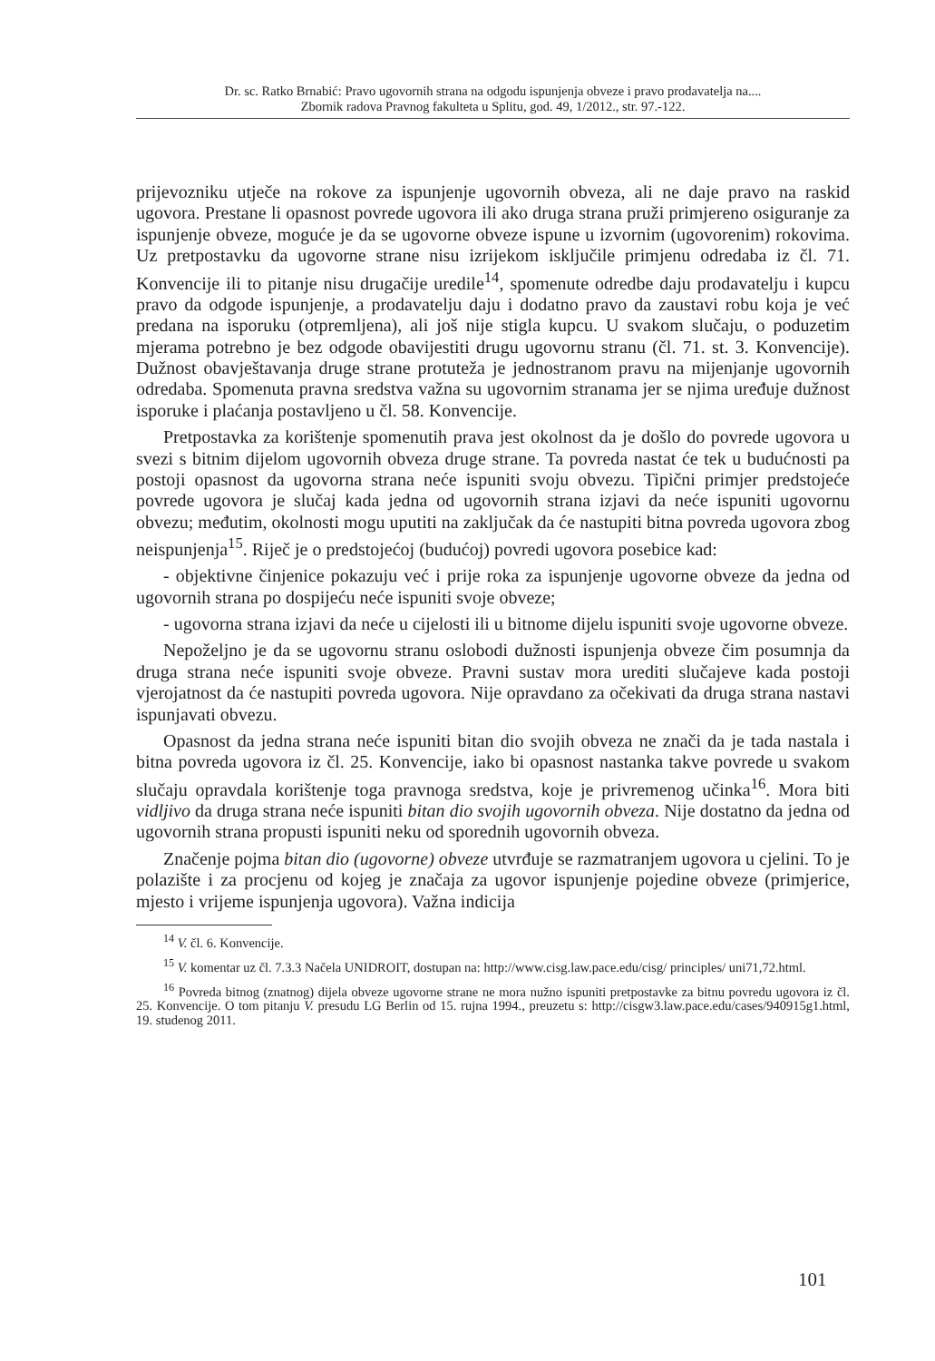Dr. sc. Ratko Brnabić: Pravo ugovornih strana na odgodu ispunjenja obveze i pravo prodavatelja na....
Zbornik radova Pravnog fakulteta u Splitu, god. 49, 1/2012., str. 97.-122.
prijevozniku utječe na rokove za ispunjenje ugovornih obveza, ali ne daje pravo na raskid ugovora. Prestane li opasnost povrede ugovora ili ako druga strana pruži primjereno osiguranje za ispunjenje obveze, moguće je da se ugovorne obveze ispune u izvornim (ugovorenim) rokovima. Uz pretpostavku da ugovorne strane nisu izrijekom isključile primjenu odredaba iz čl. 71. Konvencije ili to pitanje nisu drugačije uredile<sup>14</sup>, spomenute odredbe daju prodavatelju i kupcu pravo da odgode ispunjenje, a prodavatelju daju i dodatno pravo da zaustavi robu koja je već predana na isporuku (otpremljena), ali još nije stigla kupcu. U svakom slučaju, o poduzetim mjerama potrebno je bez odgode obavijestiti drugu ugovornu stranu (čl. 71. st. 3. Konvencije). Dužnost obavještavanja druge strane protuteža je jednostranom pravu na mijenjanje ugovornih odredaba. Spomenuta pravna sredstva važna su ugovornim stranama jer se njima uređuje dužnost isporuke i plaćanja postavljeno u čl. 58. Konvencije.
Pretpostavka za korištenje spomenutih prava jest okolnost da je došlo do povrede ugovora u svezi s bitnim dijelom ugovornih obveza druge strane. Ta povreda nastat će tek u budućnosti pa postoji opasnost da ugovorna strana neće ispuniti svoju obvezu. Tipični primjer predstojeće povrede ugovora je slučaj kada jedna od ugovornih strana izjavi da neće ispuniti ugovornu obvezu; međutim, okolnosti mogu uputiti na zaključak da će nastupiti bitna povreda ugovora zbog neispunjenja<sup>15</sup>. Riječ je o predstojećoj (budućoj) povredi ugovora posebice kad:
- objektivne činjenice pokazuju već i prije roka za ispunjenje ugovorne obveze da jedna od ugovornih strana po dospijeću neće ispuniti svoje obveze;
- ugovorna strana izjavi da neće u cijelosti ili u bitnome dijelu ispuniti svoje ugovorne obveze.
Nepoželjno je da se ugovornu stranu oslobodi dužnosti ispunjenja obveze čim posumnja da druga strana neće ispuniti svoje obveze. Pravni sustav mora urediti slučajeve kada postoji vjerojatnost da će nastupiti povreda ugovora. Nije opravdano za očekivati da druga strana nastavi ispunjavati obvezu.
Opasnost da jedna strana neće ispuniti bitan dio svojih obveza ne znači da je tada nastala i bitna povreda ugovora iz čl. 25. Konvencije, iako bi opasnost nastanka takve povrede u svakom slučaju opravdala korištenje toga pravnoga sredstva, koje je privremenog učinka<sup>16</sup>. Mora biti vidljivo da druga strana neće ispuniti bitan dio svojih ugovornih obveza. Nije dostatno da jedna od ugovornih strana propusti ispuniti neku od sporednih ugovornih obveza.
Značenje pojma bitan dio (ugovorne) obveze utvrđuje se razmatranjem ugovora u cjelini. To je polazište i za procjenu od kojeg je značaja za ugovor ispunjenje pojedine obveze (primjerice, mjesto i vrijeme ispunjenja ugovora). Važna indicija
<sup>14</sup> V. čl. 6. Konvencije.
<sup>15</sup> V. komentar uz čl. 7.3.3 Načela UNIDROIT, dostupan na: http://www.cisg.law.pace.edu/cisg/ principles/ uni71,72.html.
<sup>16</sup> Povreda bitnog (znatnog) dijela obveze ugovorne strane ne mora nužno ispuniti pretpostavke za bitnu povredu ugovora iz čl. 25. Konvencije. O tom pitanju V. presudu LG Berlin od 15. rujna 1994., preuzetu s: http://cisgw3.law.pace.edu/cases/940915g1.html, 19. studenog 2011.
101